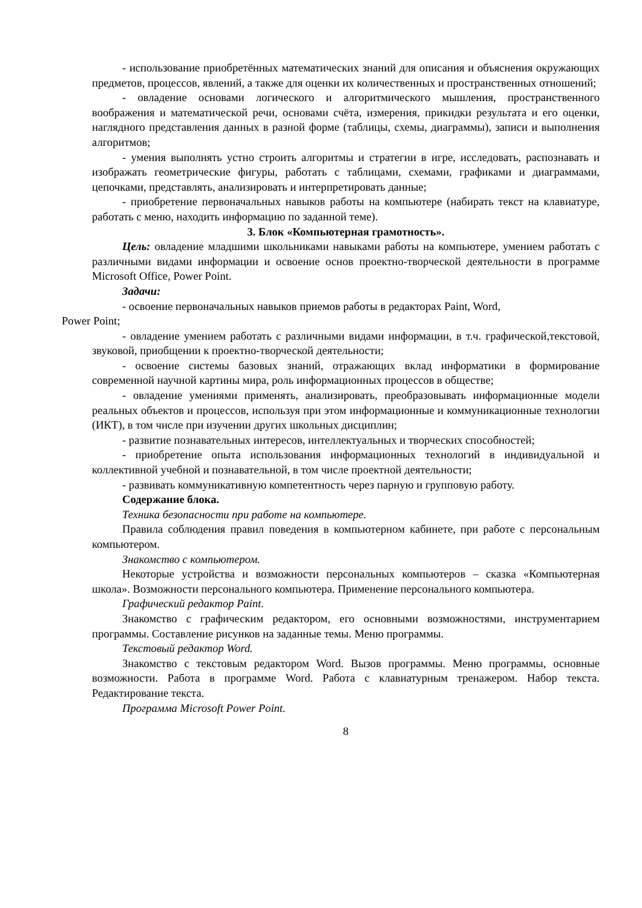- использование приобретённых математических знаний для описания и объяснения окружающих предметов, процессов, явлений, а также для оценки их количественных и пространственных отношений;
- овладение основами логического и алгоритмического мышления, пространственного воображения и математической речи, основами счёта, измерения, прикидки результата и его оценки, наглядного представления данных в разной форме (таблицы, схемы, диаграммы), записи и выполнения алгоритмов;
- умения выполнять устно строить алгоритмы и стратегии в игре, исследовать, распознавать и изображать геометрические фигуры, работать с таблицами, схемами, графиками и диаграммами, цепочками, представлять, анализировать и интерпретировать данные;
- приобретение первоначальных навыков работы на компьютере (набирать текст на клавиатуре, работать с меню, находить информацию по заданной теме).
3. Блок «Компьютерная грамотность».
Цель: овладение младшими школьниками навыками работы на компьютере, умением работать с различными видами информации и освоение основ проектно-творческой деятельности в программе Microsoft Office, Power Point.
Задачи:
- освоение первоначальных навыков приемов работы в редакторах Paint, Word,
Power Point;
- овладение умением работать с различными видами информации, в т.ч. графической,текстовой, звуковой, приобщении к проектно-творческой деятельности;
- освоение системы базовых знаний, отражающих вклад информатики в формирование современной научной картины мира, роль информационных процессов в обществе;
- овладение умениями применять, анализировать, преобразовывать информационные модели реальных объектов и процессов, используя при этом информационные и коммуникационные технологии (ИКТ), в том числе при изучении других школьных дисциплин;
- развитие познавательных интересов, интеллектуальных и творческих способностей;
- приобретение опыта использования информационных технологий в индивидуальной и коллективной учебной и познавательной, в том числе проектной деятельности;
- развивать коммуникативную компетентность через парную и групповую работу.
Содержание блока.
Техника безопасности при работе на компьютере.
Правила соблюдения правил поведения в компьютерном кабинете, при работе с персональным компьютером.
Знакомство с компьютером.
Некоторые устройства и возможности персональных компьютеров – сказка «Компьютерная школа». Возможности персонального компьютера. Применение персонального компьютера.
Графический редактор Paint.
Знакомство с графическим редактором, его основными возможностями, инструментарием программы. Составление рисунков на заданные темы. Меню программы.
Текстовый редактор Word.
Знакомство с текстовым редактором Word. Вызов программы. Меню программы, основные возможности. Работа в программе Word. Работа с клавиатурным тренажером. Набор текста. Редактирование текста.
Программа Microsoft Power Point.
8